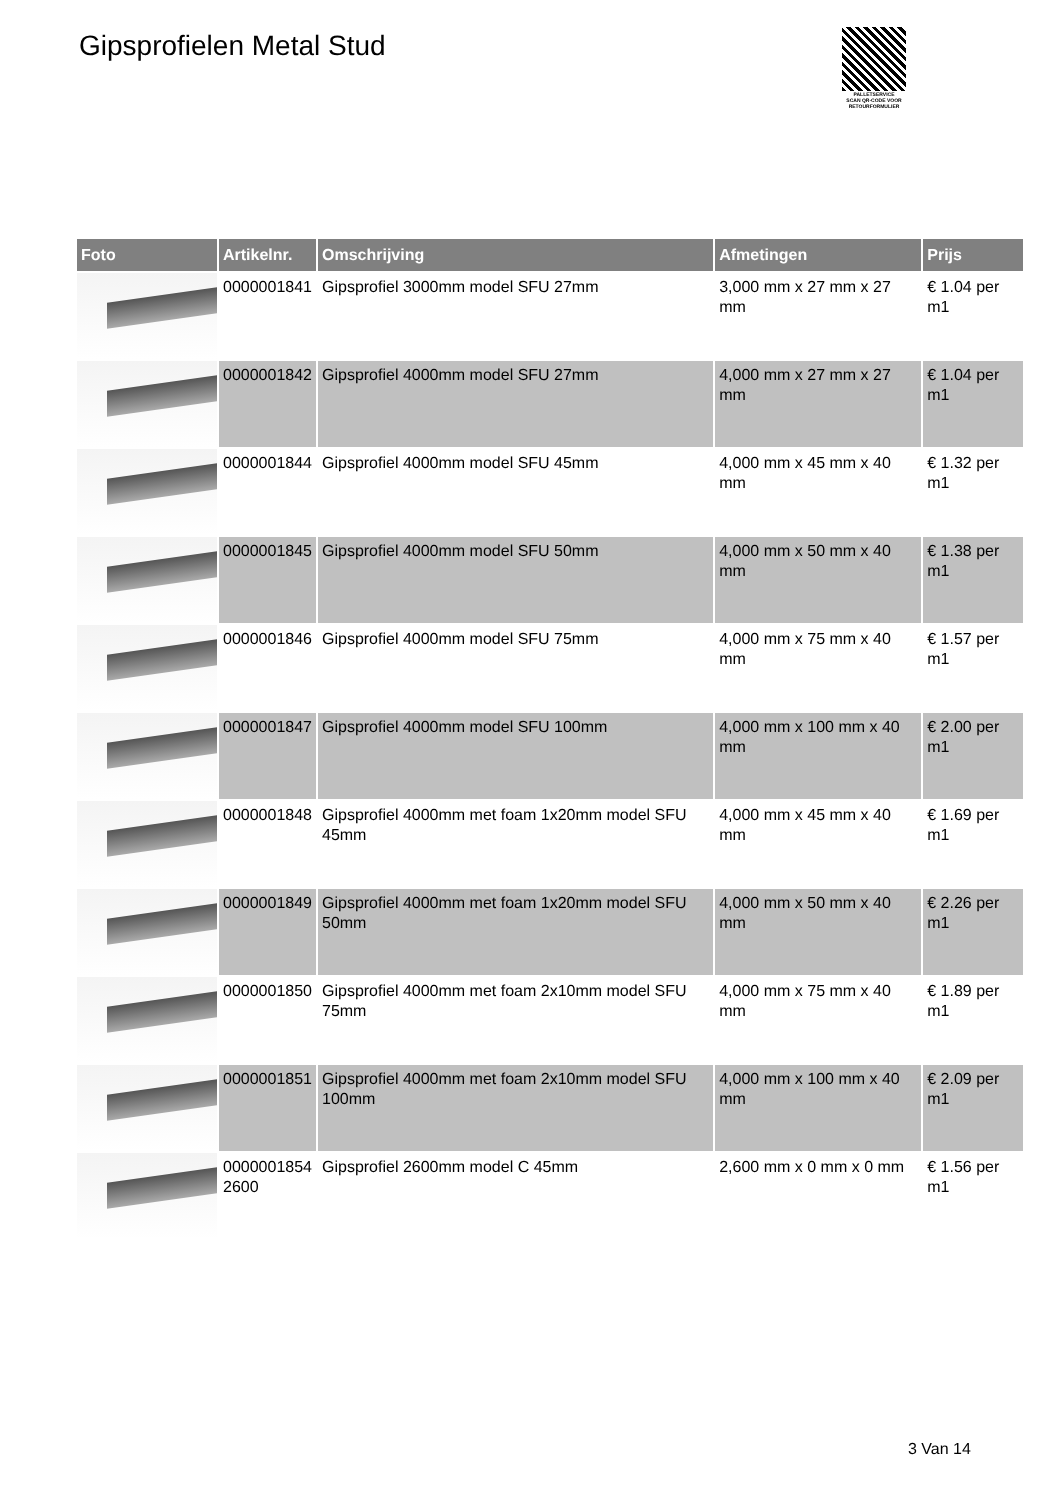Gipsprofielen Metal Stud
PALLETSERVICE
SCAN QR-CODE VOOR RETOURFORMULIER
| Foto | Artikelnr. | Omschrijving | Afmetingen | Prijs |
| --- | --- | --- | --- | --- |
| | 0000001841 | Gipsprofiel 3000mm model SFU 27mm | 3,000 mm x 27 mm x 27 mm | € 1.04 per m1 |
| | 0000001842 | Gipsprofiel 4000mm model SFU 27mm | 4,000 mm x 27 mm x 27 mm | € 1.04 per m1 |
| | 0000001844 | Gipsprofiel 4000mm model SFU 45mm | 4,000 mm x 45 mm x 40 mm | € 1.32 per m1 |
| | 0000001845 | Gipsprofiel 4000mm model SFU 50mm | 4,000 mm x 50 mm x 40 mm | € 1.38 per m1 |
| | 0000001846 | Gipsprofiel 4000mm model SFU 75mm | 4,000 mm x 75 mm x 40 mm | € 1.57 per m1 |
| | 0000001847 | Gipsprofiel 4000mm model SFU 100mm | 4,000 mm x 100 mm x 40 mm | € 2.00 per m1 |
| | 0000001848 | Gipsprofiel 4000mm met foam 1x20mm model SFU 45mm | 4,000 mm x 45 mm x 40 mm | € 1.69 per m1 |
| | 0000001849 | Gipsprofiel 4000mm met foam 1x20mm model SFU 50mm | 4,000 mm x 50 mm x 40 mm | € 2.26 per m1 |
| | 0000001850 | Gipsprofiel 4000mm met foam 2x10mm model SFU 75mm | 4,000 mm x 75 mm x 40 mm | € 1.89 per m1 |
| | 0000001851 | Gipsprofiel 4000mm met foam 2x10mm model SFU 100mm | 4,000 mm x 100 mm x 40 mm | € 2.09 per m1 |
| | 0000001854 2600 | Gipsprofiel 2600mm model C 45mm | 2,600 mm x 0 mm x 0 mm | € 1.56 per m1 |
3 Van 14